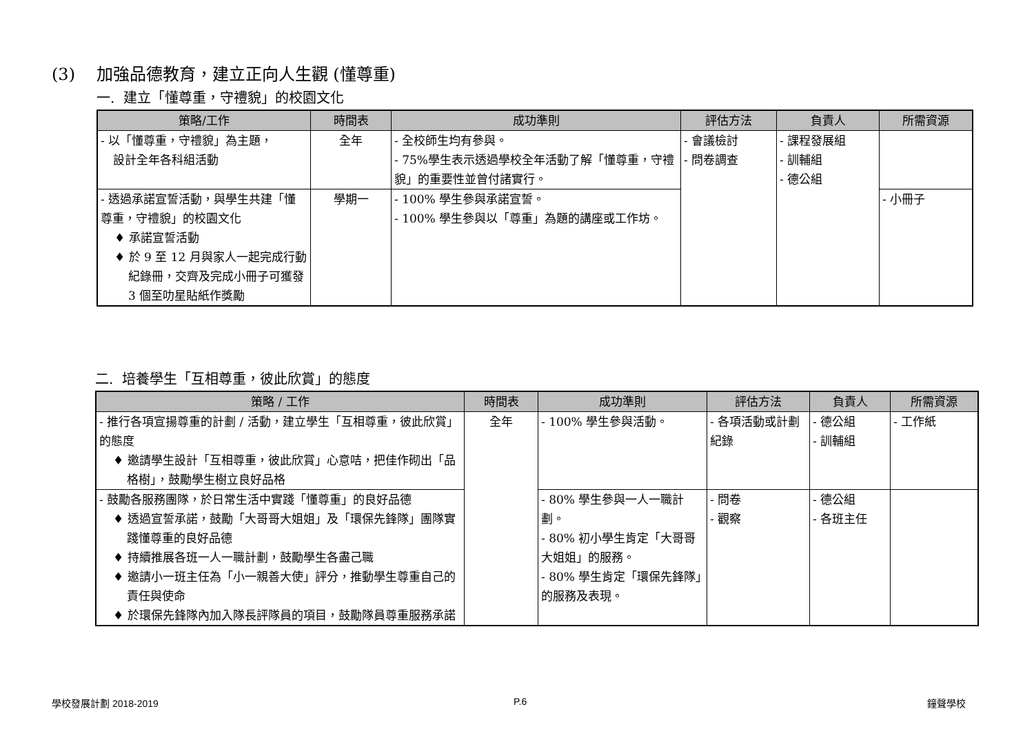(3) 加強品德教育，建立正向人生觀 (懂尊重)
一. 建立「懂尊重，守禮貌」的校園文化
| 策略/工作 | 時間表 | 成功準則 | 評估方法 | 負責人 | 所需資源 |
| --- | --- | --- | --- | --- | --- |
| - 以「懂尊重，守禮貌」為主題， 設計全年各科組活動 | 全年 | - 全校師生均有參與。 - 75%學生表示透過學校全年活動了解「懂尊重，守禮貌」的重要性並曾付諸實行。 | - 會議檢討 - 問卷調查 | - 課程發展組 - 訓輔組 - 德公組 | |
| - 透過承諾宣誓活動，與學生共建「懂尊重，守禮貌」的校園文化 ♦ 承諾宣誓活動 ♦ 於 9 至 12 月與家人一起完成行動紀錄冊，交齊及完成小冊子可獲發 3 個至叻星貼紙作獎勵 | 學期一 | - 100% 學生參與承諾宣誓。 - 100% 學生參與以「尊重」為題的講座或工作坊。 | | | - 小冊子 |
二. 培養學生「互相尊重，彼此欣賞」的態度
| 策略 / 工作 | 時間表 | 成功準則 | 評估方法 | 負責人 | 所需資源 |
| --- | --- | --- | --- | --- | --- |
| - 推行各項宣揚尊重的計劃 / 活動，建立學生「互相尊重，彼此欣賞」的態度 ♦ 邀請學生設計「互相尊重，彼此欣賞」心意咭，把佳作砌出「品格樹」，鼓勵學生樹立良好品格 | 全年 | - 100% 學生參與活動。 | - 各項活動或計劃紀錄 | - 德公組 - 訓輔組 | - 工作紙 |
| - 鼓勵各服務團隊，於日常生活中實踐「懂尊重」的良好品德 ♦ 透過宣誓承諾，鼓勵「大哥哥大姐姐」及「環保先鋒隊」團隊實踐懂尊重的良好品德 ♦ 持續推展各班一人一職計劃，鼓勵學生各盡己職 ♦ 邀請小一班主任為「小一親善大使」評分，推動學生尊重自己的責任與使命 ♦ 於環保先鋒隊內加入隊長評隊員的項目，鼓勵隊員尊重服務承諾 | | - 80% 學生參與一人一職計劃。 - 80% 初小學生肯定「大哥哥大姐姐」的服務。 - 80% 學生肯定「環保先鋒隊」的服務及表現。 | - 問卷 - 觀察 | - 德公組 - 各班主任 | |
學校發展計劃 2018-2019 P.6 鐘聲學校